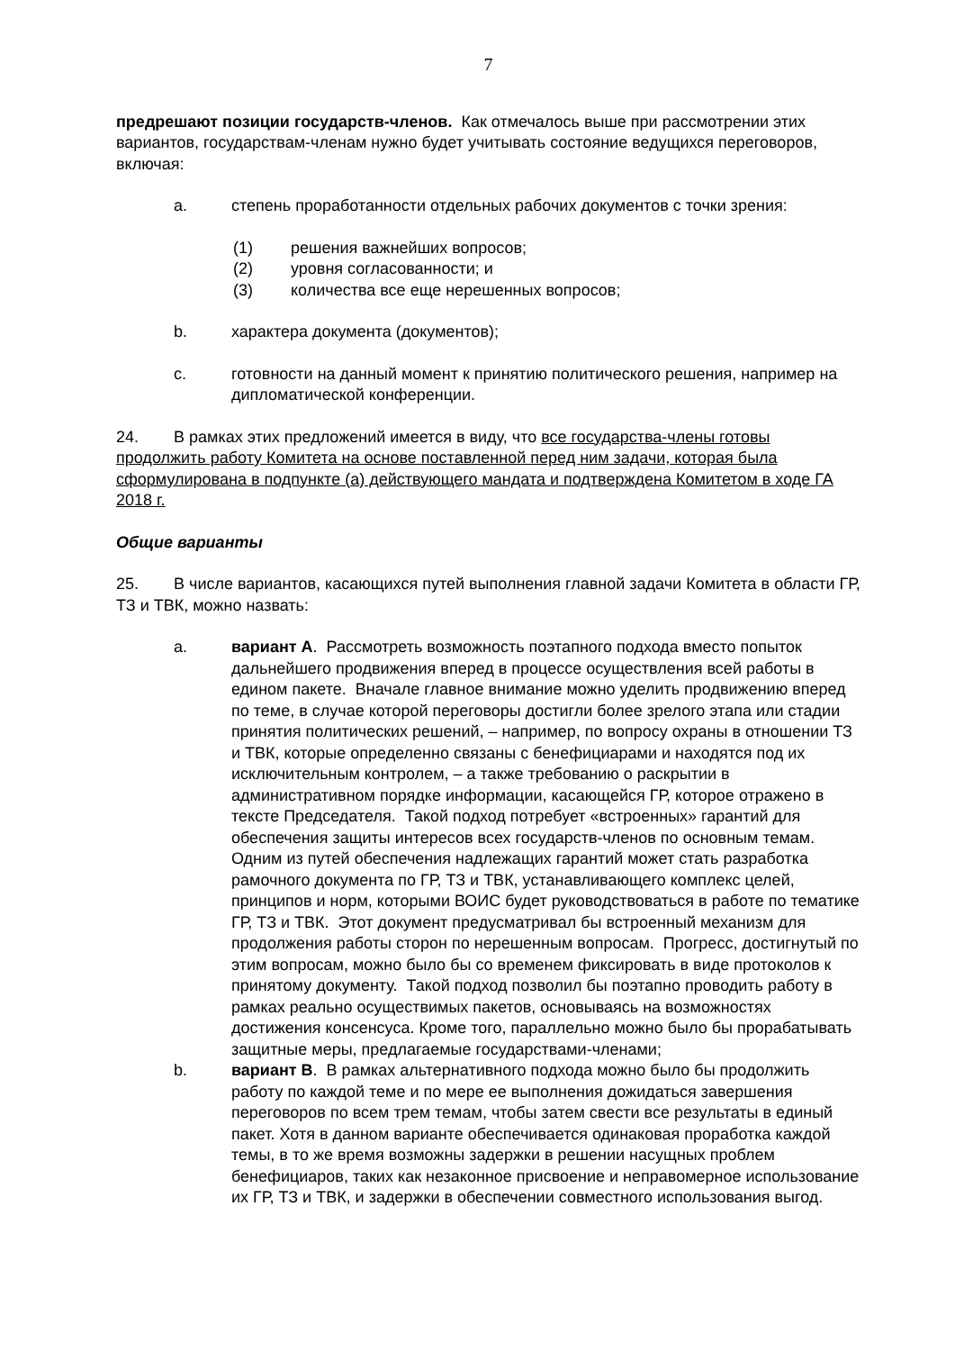7
предрешают позиции государств-членов. Как отмечалось выше при рассмотрении этих вариантов, государствам-членам нужно будет учитывать состояние ведущихся переговоров, включая:
a. степень проработанности отдельных рабочих документов с точки зрения:
(1) решения важнейших вопросов;
(2) уровня согласованности; и
(3) количества все еще нерешенных вопросов;
b. характера документа (документов);
c. готовности на данный момент к принятию политического решения, например на дипломатической конференции.
24. В рамках этих предложений имеется в виду, что все государства-члены готовы продолжить работу Комитета на основе поставленной перед ним задачи, которая была сформулирована в подпункте (а) действующего мандата и подтверждена Комитетом в ходе ГА 2018 г.
Общие варианты
25. В числе вариантов, касающихся путей выполнения главной задачи Комитета в области ГР, ТЗ и ТВК, можно назвать:
a. вариант A. Рассмотреть возможность поэтапного подхода вместо попыток дальнейшего продвижения вперед в процессе осуществления всей работы в едином пакете. Вначале главное внимание можно уделить продвижению вперед по теме, в случае которой переговоры достигли более зрелого этапа или стадии принятия политических решений, – например, по вопросу охраны в отношении ТЗ и ТВК, которые определенно связаны с бенефициарами и находятся под их исключительным контролем, – а также требованию о раскрытии в административном порядке информации, касающейся ГР, которое отражено в тексте Председателя. Такой подход потребует «встроенных» гарантий для обеспечения защиты интересов всех государств-членов по основным темам. Одним из путей обеспечения надлежащих гарантий может стать разработка рамочного документа по ГР, ТЗ и ТВК, устанавливающего комплекс целей, принципов и норм, которыми ВОИС будет руководствоваться в работе по тематике ГР, ТЗ и ТВК. Этот документ предусматривал бы встроенный механизм для продолжения работы сторон по нерешенным вопросам. Прогресс, достигнутый по этим вопросам, можно было бы со временем фиксировать в виде протоколов к принятому документу. Такой подход позволил бы поэтапно проводить работу в рамках реально осуществимых пакетов, основываясь на возможностях достижения консенсуса. Кроме того, параллельно можно было бы прорабатывать защитные меры, предлагаемые государствами-членами;
b. вариант B. В рамках альтернативного подхода можно было бы продолжить работу по каждой теме и по мере ее выполнения дожидаться завершения переговоров по всем трем темам, чтобы затем свести все результаты в единый пакет. Хотя в данном варианте обеспечивается одинаковая проработка каждой темы, в то же время возможны задержки в решении насущных проблем бенефициаров, таких как незаконное присвоение и неправомерное использование их ГР, ТЗ и ТВК, и задержки в обеспечении совместного использования выгод.